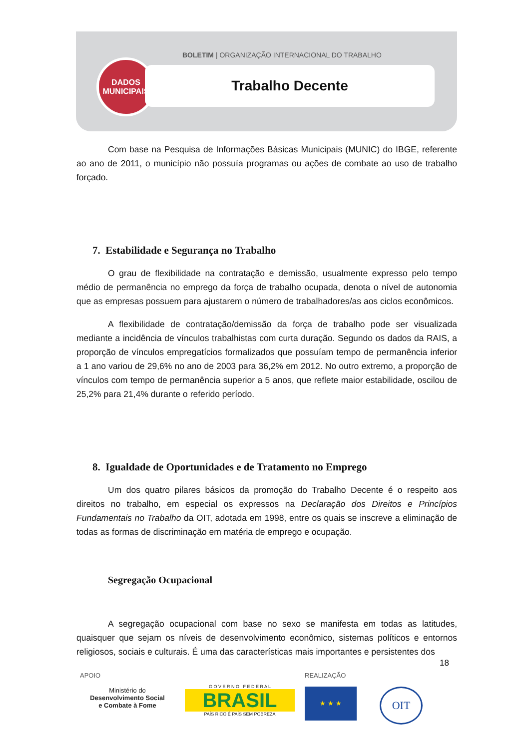BOLETIM | ORGANIZAÇÃO INTERNACIONAL DO TRABALHO
DADOS
MUNICIPAIS
Trabalho Decente
Com base na Pesquisa de Informações Básicas Municipais (MUNIC) do IBGE, referente ao ano de 2011, o município não possuía programas ou ações de combate ao uso de trabalho forçado.
7. Estabilidade e Segurança no Trabalho
O grau de flexibilidade na contratação e demissão, usualmente expresso pelo tempo médio de permanência no emprego da força de trabalho ocupada, denota o nível de autonomia que as empresas possuem para ajustarem o número de trabalhadores/as aos ciclos econômicos.
A flexibilidade de contratação/demissão da força de trabalho pode ser visualizada mediante a incidência de vínculos trabalhistas com curta duração. Segundo os dados da RAIS, a proporção de vínculos empregatícios formalizados que possuíam tempo de permanência inferior a 1 ano variou de 29,6% no ano de 2003 para 36,2% em 2012. No outro extremo, a proporção de vínculos com tempo de permanência superior a 5 anos, que reflete maior estabilidade, oscilou de 25,2% para 21,4% durante o referido período.
8. Igualdade de Oportunidades e de Tratamento no Emprego
Um dos quatro pilares básicos da promoção do Trabalho Decente é o respeito aos direitos no trabalho, em especial os expressos na Declaração dos Direitos e Princípios Fundamentais no Trabalho da OIT, adotada em 1998, entre os quais se inscreve a eliminação de todas as formas de discriminação em matéria de emprego e ocupação.
Segregação Ocupacional
A segregação ocupacional com base no sexo se manifesta em todas as latitudes, quaisquer que sejam os níveis de desenvolvimento econômico, sistemas políticos e entornos religiosos, sociais e culturais. É uma das características mais importantes e persistentes dos
18
APOIO
Ministério do
Desenvolvimento Social
e Combate à Fome
G O V E R N O F E D E R A L
BRASIL
PAÍS RICO É PAÍS SEM POBREZA
REALIZAÇÃO
★ ★ ★
OIT